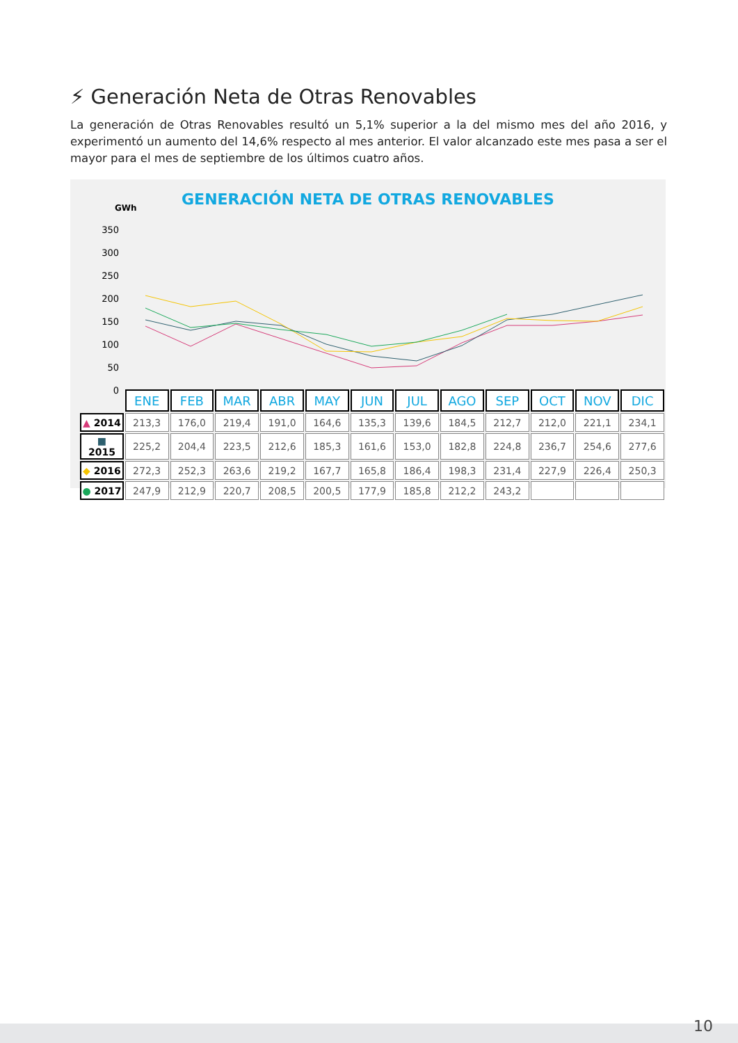⚡ Generación Neta de Otras Renovables
La generación de Otras Renovables resultó un 5,1% superior a la del mismo mes del año 2016, y experimentó un aumento del 14,6% respecto al mes anterior. El valor alcanzado este mes pasa a ser el mayor para el mes de septiembre de los últimos cuatro años.
GENERACIÓN NETA DE OTRAS RENOVABLES
GWh
350
300
250
200
150
100
50
0
| | ENE | FEB | MAR | ABR | MAY | JUN | JUL | AGO | SEP | OCT | NOV | DIC |
| ▲ 2014 | 213,3 | 176,0 | 219,4 | 191,0 | 164,6 | 135,3 | 139,6 | 184,5 | 212,7 | 212,0 | 221,1 | 234,1 |
| ■ 2015 | 225,2 | 204,4 | 223,5 | 212,6 | 185,3 | 161,6 | 153,0 | 182,8 | 224,8 | 236,7 | 254,6 | 277,6 |
| ◆ 2016 | 272,3 | 252,3 | 263,6 | 219,2 | 167,7 | 165,8 | 186,4 | 198,3 | 231,4 | 227,9 | 226,4 | 250,3 |
| ● 2017 | 247,9 | 212,9 | 220,7 | 208,5 | 200,5 | 177,9 | 185,8 | 212,2 | 243,2 | | | |
10